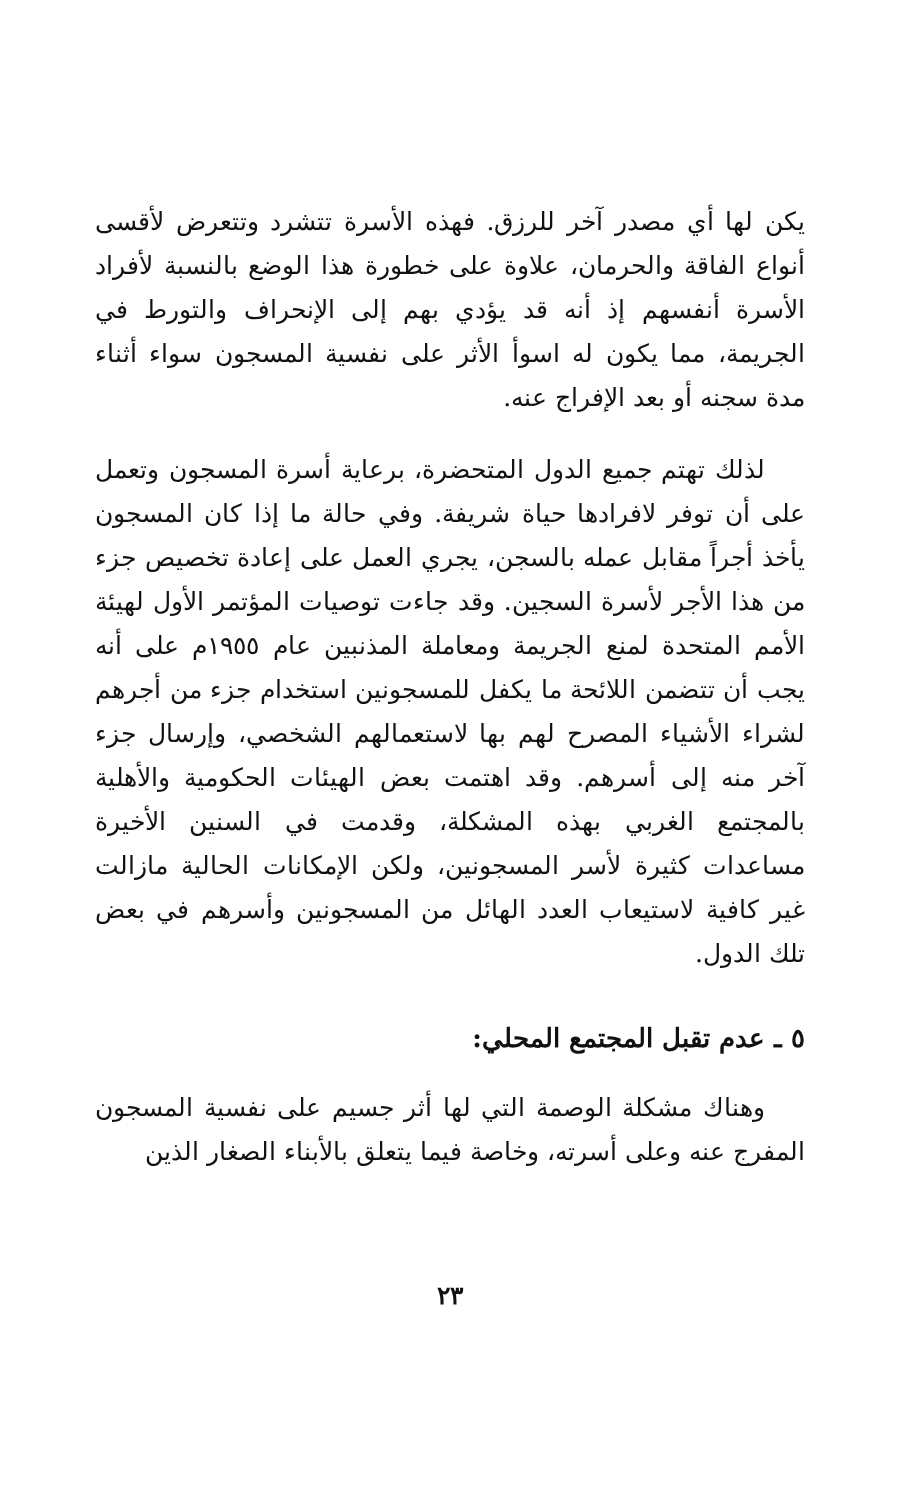يكن لها أي مصدر آخر للرزق. فهذه الأسرة تتشرد وتتعرض لأقسى أنواع الفاقة والحرمان، علاوة على خطورة هذا الوضع بالنسبة لأفراد الأسرة أنفسهم إذ أنه قد يؤدي بهم إلى الإنحراف والتورط في الجريمة، مما يكون له اسوأ الأثر على نفسية المسجون سواء أثناء مدة سجنه أو بعد الإفراج عنه.
لذلك تهتم جميع الدول المتحضرة، برعاية أسرة المسجون وتعمل على أن توفر لافرادها حياة شريفة. وفي حالة ما إذا كان المسجون يأخذ أجراً مقابل عمله بالسجن، يجري العمل على إعادة تخصيص جزء من هذا الأجر لأسرة السجين. وقد جاءت توصيات المؤتمر الأول لهيئة الأمم المتحدة لمنع الجريمة ومعاملة المذنبين عام ١٩٥٥م على أنه يجب أن تتضمن اللائحة ما يكفل للمسجونين استخدام جزء من أجرهم لشراء الأشياء المصرح لهم بها لاستعمالهم الشخصي، وإرسال جزء آخر منه إلى أسرهم. وقد اهتمت بعض الهيئات الحكومية والأهلية بالمجتمع الغربي بهذه المشكلة، وقدمت في السنين الأخيرة مساعدات كثيرة لأسر المسجونين، ولكن الإمكانات الحالية مازالت غير كافية لاستيعاب العدد الهائل من المسجونين وأسرهم في بعض تلك الدول.
٥ ـ عدم تقبل المجتمع المحلي:
وهناك مشكلة الوصمة التي لها أثر جسيم على نفسية المسجون المفرج عنه وعلى أسرته، وخاصة فيما يتعلق بالأبناء الصغار الذين
٢٣